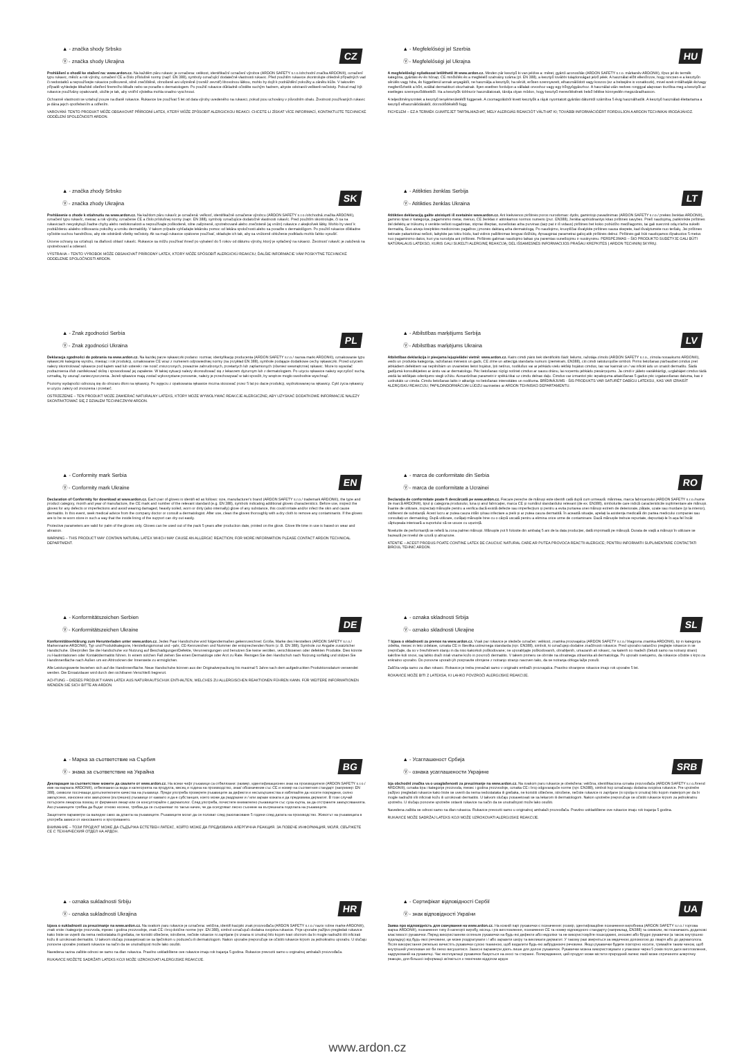CZ
▲ - značka shody Srbsko
Ⓥ - značka shody Ukrajina
Prohlášení o shodě ke stažení na: www.ardon.cz. Na každém páru rukavic je označena: velikost, identifikační označení výrobce (ARDON SAFETY s.r.o./obchodní značka ARDON®), označení typu rukavic, měsíc a rok výroby, označení CE a číslo příslušné normy (např. EN 388), symboly označující dodatečné vlastnosti rukavic. Před použitím rukavice zkontrolujte ohledně případných vad či nedostatků a nepoužívejte rukavice poškozené, silně znečištěné, obnošené ani ušpiněné (rovněž zevnitř) libovolnou látkou, mohlo by dojít k podráždění pokožky a zánětu kůže. V takovém případě vyhledejte lékařské ošetření firemního lékaře nebo se poraďte s dermatologem. Po použití rukavice důkladně očistěte suchým hadrem, abyste odstranili veškeré nečistoty. Pokud mají být rukavice používány opakovaně, uložte je tak, aby vnitřní výstelka mohla snadno vyschnout.
Ochranné vlastnosti se vztahují pouze na dlaně rukavice. Rukavice lze používat 5 let od data výroby uvedeného na rukavici, pokud jsou uchovány v původním obalu. Životnost používaných rukavic je dána jejich opotřebením a odřením.
VAROVÁNÍ: TENTO PRODUKT MŮŽE OBSAHOVAT PŘÍRODNÍ LATEX, KTERÝ MŮŽE ZPŮSOBIT ALERGICKOU REAKCI. CHCETE-LI ZÍSKAT VÍCE INFORMACÍ, KONTAKTUJTE TECHNICKÉ ODDĚLENÍ SPOLEČNOSTI ARDON.
SK
▲ - značka zhody Srbsko
Ⓥ - značka zhody Ukrajina
Prehlásenie o zhode k stiahnutiu na www.ardon.cz. Na každom páru rukavíc je označená: veľkosť, identifikačné označenie výrobcu (ARDON SAFETY s.r.o./obchodná značka ARDON®), označení typu rukavíc, mesiac a rok výroby, označenie CE a číslo príslušnej normy (napr. EN 388), symboly označujúce dodatočné vlastnosti rukavíc. Pred použitím skontrolujte, či sa na rukaviciach nevyskytujú žiadne chyby alebo nedokonalosti a nepoužívajte poškodené, silne zašpinené, opotrebované alebo znečistené (aj vnútri) rukavice z akejkoľvek látky. Mohlo by viesť k podráždeniu a/alebo infikovaniu pokožky a vzniku dermatitídy. V takom prípade vyhľadajte lekársku pomoc od lekára spoločnosti alebo sa poraďte s dermatológom. Po použití rukavice dôkladne vyčistite suchou handričkou, aby ste odstránili všetky nečistoty. Ak sa majú rukavice opätovne používať, skladujte ich tak, aby sa vnútorné obloženie podkladu mohlo ľahko vysušiť.
Úrovne ochrany sa vzťahujú na dlaňovú oblasť rukavíc. Rukavice sa môžu používať ihneď po vybalení do 5 rokov od dátumu výroby, ktorý je vytlačený na rukavici. Životnosť rukavíc je založená na opotrebovaní a odieraní.
VÝSTRAHA – TENTO VÝROBOK MÔŽE OBSAHOVAŤ PRÍRODNÝ LATEX, KTORÝ MÔŽE SPÔSOBIŤ ALERGICKÚ REAKCIU; ĎALŠIE INFORMÁCIE VÁM POSKYTNE TECHNICKÉ ODDELENIE SPOLOČNOSTI ARDON.
PL
▲ - Znak zgodności Serbia
Ⓥ - Znak zgodności Ukraina
Deklaracja zgodności do pobrania na www.ardon.cz. Na każdej parze rękawiczki podano: rozmiar, identyfikację producenta (ARDON SAFETY s.r.o./ nazwa marki ARDON®), oznakowanie typu rękawiczki kategorię wyrobu, miesiąc i rok produkcji, oznakowanie CE wraz z numerem odpowiedniej normy (na przykład EN 388), symbole podające dodatkowe cechy rękawiczki. Przed użyciem należy skontrolować rękawice pod kątem wad lub usterek i nie nosić zniszczonych, poważnie zabrudzonych, przetartych lub zaplamionych (również wewnętrznie) rękawic. Może to wywołać podrażnienia i/lub zainfekować skórę i spowodować jej zapalenie. W takiej sytuacji należy skonsultować się z lekarzem dyżurnym lub z dermatologiem. Po użyciu rękawice należy wyczyścić suchą szmatką, by usunąć zanieczyszczenia. Jeżeli rękawice mają zostać wykorzystane ponownie, należy je przechowywać w taki sposób, by wnętrze mogło swobodnie wyschnąć.
Poziomy wydajności odnoszą się do obszaru dłoni na rękawicy. Po wyjęciu z opakowania rękawice można stosować przez 5 lat po dacie produkcji, wydrukowanej na rękawicy. Cykl życia rękawicy w użyciu zależy od znoszenia i przetarć.
OSTRZEŻENIE – TEN PRODUKT MOŻE ZAWIERAĆ NATURALNY LATEKS, KTÓRY MOŻE WYWOŁYWAĆ REAKCJE ALERGICZNE; ABY UZYSKAĆ DODATKOWE INFORMACJE NALEŻY SKONTAKTOWAĆ SIĘ Z DZIAŁEM TECHNICZNYM ARDON.
EN
▲ - Conformity mark Serbia
Ⓥ - Conformity mark Ukraine
Declaration of Conformity for download at www.ardon.cz. Each pair of gloves is identifi ed as follows: size, manufacturer's brand (ARDON SAFETY s.r.o./ trademark ARDON®), the type and product category, month and year of manufacture, the CE mark and number of the relevant standard (e.g. EN 388), symbols indicating additional gloves characteristics. Before use, inspect the gloves for any defects or imperfections and avoid wearing damaged, heavily soiled, worn or dirty (also internally) glove of any substance, this could irritate and/or infect the skin and cause dermatitis. In this event, seek medical advice from the company doctor or consult a dermatologist. After use, clean the gloves thoroughly with a dry cloth to remove any contaminants. If the gloves are to be re-worn store in such a way that the inside lining of the support can dry out easily.
Protective parameters are valid for palm of the gloves only. Gloves can be used out of the pack 5 years after production date, printed on the glove. Glove life time in use is based on wear and abrasion.
WARNING – THIS PRODUCT MAY CONTAIN NATURAL LATEX WHICH MAY CAUSE AN ALLERGIC REACTION; FOR MORE INFORMATION PLEASE CONTACT ARDON TECHNICAL DEPARTMENT.
DE
▲ - Konformitätszeichen Serbien
Ⓥ - Konformitätszeichen Ukraine
Konformitätserklärung zum Herunterladen unter www.ardon.cz. Jedes Paar Handschuhe wird folgendermaßen gekennzeichnet: Größe, Marke des Herstellers (ARDON SAFETY s.r.o./ Markenname ARDON®), Typ und Produktkategorie, Herstellungsmonat und –jahr, CE-Kennzeichen und Nummer der entsprechenden Norm (z. B. EN 388), Symbole zur Angabe zusätzlicher Handschuhe. Überprüfen Sie die Handschuhe vor Nutzung auf Beschädigungen/Defekte, Verunreinigungen und benutzen Sie keine verölten, verschlissenen oder defekten Produkte. Dies könnte zu Hautirritationen oder Kontaktdermatitis führen. In einem solchen Fall ziehen Sie einen Dermatologe oder Arzt zu Rate. Reinigen Sie den Handschuh nach Nutzung sorfältig und stülpen Sie Handinnenfläche nach Außen um ein Abtrocknen der Innenseite zu ermöglichen.
Alle Leistungswerte beziehen sich auf die Handinnenfläche. Neue Handschuhe können aus der Originalverpackung bis maximal 5 Jahre nach dem aufgedruckten Produktionsdatum verwendet werden. Die Einsatzdauer wird durch den sichtbaren Verschleiß begrenzt.
ACHTUNG – DIESES PRODUKT KANN LATEX AUS NATURKAUTSCHUK ENTHALTEN, WELCHES ZU ALLERGISCHEN REAKTIONEN FÜHREN KANN. FÜR WEITERE INFORMATIONEN WENDEN SIE SICH BITTE AN ARDON.
BG
▲ - Марка за съответствие на Сърбия
Ⓥ - знака за съответствие на Украйна
Декларация за съответствие можете да свалите от www.ardon.cz. На всеки чифт ръкавици са отбелязани: размер, идентификационен знак на производителя (ARDON SAFETY s.r.o./ име на марката ARDON®), отбелязани са вида и категорията на продукта, месец и година на производство, знак/ обозначение със CE и номер на съответния стандарт (например: EN 388), символи посочващи допълнителните качества на ръкавици. Преди употреба проверете ръкавиците за дефекти и несъвършенства и избягвайте да носите повредени, силно замърсени, износени или замърсени (вътрешно) ръкавици от каквато и да е субстанция, което може да раздразни и / или зарази кожата и да предизвика дерматит. В този случай потърсете лекарска помощ от фирмения лекар или се консултирайте с дерматолог. След употреба, почистете внимателно ръкавиците със суха кърпа, за да отстраните замърсяванията. Ако ръкавиците трябва да бъдат отново носени, трябва да се съхраняват по такъв начин, че да осигуряват лесно съхнене на вътрешната подплата на ръкавиците.
Защитните параметри са валидни само за дланта на ръкавиците. Ръкавиците могат да се ползват след разопаковане 5 години след датата на производство. Животът на ръкавицата в употреба зависи от износването и протриването.
ВНИМАНИЕ – ТОЗИ ПРОДУКТ МОЖЕ ДА СЪДЪРЖА ЕСТЕТВЕН ЛАТЕКС, КОЙТО МОЖЕ ДА ПРЕДИЗВИКА АЛЕРГИЧНА РЕАКЦИЯ. ЗА ПОВЕЧЕ ИНФОРМАЦИЯ, МОЛЯ, СВЪРЖЕТЕ СЕ С ТЕХНИЧЕСКИЯ ОТДЕЛ НА АРДОН.
HR
▲ - oznaka sukladnosti Srbiju
Ⓥ - oznaka sukladnosti Ukrajina
Izjava o sukladnosti za preuzimanje na www.ardon.cz. Na svakom paru rukavice je označena: veličina, identifi kacijski znak proizvođača (ARDON SAFETY s.r.o./ naziv robne marke ARDON®), znak vrste i kategorije proizvoda, mjesec i godina proizvodnje, znak CE i broj dotične norme (npr. EN 388), simbol označujući dodatna svojstva rukavice. Prije uporabe pažljivo pregledati rukavice kako biste se uvjerili da nema nedostataka ili grešaka, ne koristiti oštećene, istrošene, nečiste rukavice ni zaprljane (ni izvana ni iznutra) bilo kojom tvari obzirom da bi mogle nadražiti i/ili inficirati kožu ili uzrokovati dermatitis. U takvom slučaju posavjetovati se sa liječnikom u poduzeću ili dermatologom. Nakon uporabe preporučuje se očistiti rukavice krpom za jednokratnu uporabu. U slučaju ponovne uporabe postaviti rukavice na način da se unutrašnjost može lako osušiti.
Navedena razina zaštite odnosi se samo na dlan rukavica. Pravilno uskladištene ove rukavice imaju rok trajanja 5 godina. Rukavice prevoziti samo u orginalnoj ambalaži proizvođača.
RUKAVICE MOŽETE SADRŽATI LATEKS KOJI MOŽE UZROKOVATI ALERGIJSKE REAKCIJE.
HU
▲ - Megfelelőségi jel Szerbia
Ⓥ - Megfelelőségi jel Ukrajna
A megfelelőségi nyilatkozat letölthető itt www.ardon.cz. Minden pár kesztyű ki van jelölve a: méret, gyártó azonosítás (ARDON SAFETY s.r.o. márkanév ARDON®), típus jel és termék kategória, gyártási év és hónap, CE minősítés és a megfelelő szabvány száma (pl. EN 388), a kesztyű további tulajdonságait jelző jelek. A használat előtt ellenőrizze, hogy nincsen-e a kesztyűn sérülés vagy hiba, és függetlenül annak anyagától, ne használja a kesztyűt, ha sérült, erősen szennyezett, elhasználódott vagy koszos (ez a belsejére is vonatkozik), mivel ezek irritálhatják és/vagy megfertőzhetik a bőrt, ezáltal dermatitiszt okozhatnak. Ilyen esetben forduljon a vállalati orvoshoz vagy egy bőrgyógyászhoz. A használat után nedves ronggyal alaposan tisztítsa meg a kesztyűt az esetleges szennyeződésektől. Ha a kesztyűk többször használatosak, tárolja olyan módon, hogy kesztyű merevítésének belső bélése könnyedén megszáradhasson.
A teljesítményszintek a kesztyű tenyérterületétől függenek. A csomagolásból kivett kesztyűk a rájuk nyomtatott gyártási dátumtól számítva 5 évig használhatók. A kesztyű használati élettartama a kesztyű elhasználódásától, dörzsölődésétől függ.
FIGYELEM – EZ A TERMÉK GUMITEJET TARTALMAZHAT, MELY ALERGIÁS REAKCIÓT VÁLTHAT KI; TOVÁBBI INFORMÁCIÓÉRT FORDULJON A ARDON TECHNIKAI IRODÁJÁHOZ.
LT
▲ - Atitikties ženklas Serbija
Ⓥ - Atitikties ženklas Ukraina
Atitikties deklaraciją galite atsisiųsti iš svetainės www.ardon.cz. Ant kiekvienos pirštinės poros nurodomas: dydis, gamintojo pavadinimas (ARDON SAFETY s.r.o./ prekės ženklas ARDON®), gaminio tipas ir kategorija, pagaminimo metai, mėnuo, CE ženklas ir atitinkamos normos numeris (pvz. EN388), ženklai apibūdinantys kitas pirštinės savybes. Prieš naudojimą, patikrinkite pirštines dėl defektų ar trūkumų ir venkite nešioti sugadintas, stipriai išteptas, sunešiotas arba purvinas (taip pat ir iš vidaus) pirštines bet kokio pobūdžio medžiagomis, tai gali suerzinti odą ir/arba sukelti dermatitą. Šiuo atveju kreipkitės medicininės pagalbos į įmonės daktarą arba dermatologą. Po naudojimo, kruopščiai išvalykite pirštines sausa skepete, kad išvalytumėte nuo teršalų. Jei pirštines ketinate pakartotinai nešioti, laikykite jas tokiu būdu, kad vidinis pašiltinimas lengvai išdžiūtų. Apsauginiai parametrai galioj atik pirštinės delnui. Pirštinės gali būti naudojamos išpakuotos 5 metus nuo pagaminimo datos, kuri yra nurodyta ant pirštinės. Pirštinės galimas naudojimo laikas yra paremtas sunešiojimu ir nusitrynimu. PERSPĖJIMAS – ŠIO PRODUKTO SUDĖTYJE GALI BŪTI NATŪRALAUS LATEKSO, KURIS GALI SUKELTI ALERGINĘ REAKCIJĄ; DĖL IŠSAMESNĖS INFORMACIJOS PRAŠAU KREPKITĖS Į ARDON TECHNINĮ SKYRIŲ.
LV
▲ - Atbilstības marķējums Serbija
Ⓥ - Atbilstības marķējums Ukraina
Atbilstības deklarācija ir pieejama lejupielādei vietnē: www.ardon.cz. Katrs cimdi pāris tiek identificēts šādi: lielums, ražotāja zīmols (ARDON SAFETY s.r.o., zīmola nosaukums ARDON®), veids un produkta kategorija, ražošanas mēnesis un gads, CE zīme un attiecīgā standarta numurs (piemēram, EN388), citi cimdi raksturojošie simboli. Pirms lietošanas pārbaudiet cimdus pret jebkādiem defektiem vai nepilnībām un izvairieties lietot bojātus, ļoti netīrus, nodilušus vai ar jebkādu vielu iekšēji bojātus cimdus, tas var kairināt un / vai inficēt ādu un izraisīt dermatītu. Šādā gadījumā konsultējieties ar ārstu vai ar dermatologu. Pēc lietošanas rūpīgi notīriet cimdus ar sausu drānu, lai noņemtu jebkādu piesārņojumu. Ja cimdi ir jālieto vairākkārtīgi, uzglabājiet cimdus tādā veidā lai iekšējais oderējums viegli izžūtu. Aizsardzības parametri ir spēkā tikai uz cimdu delnas daļu. Cimdus var izmantot pēc iepakojuma attaisīšanas 5 gadus pēc izgatavošanas datuma, kas ir uzdrukāts uz cimda. Cimdu lietošanas laiks ir atkarīgs no lietošanas intensitātes un nodiluma. BRĪDINĀJUMS - ŠIS PRODUKTS VAR SATURĒT DABĪGU LATEKSU, KAS VAR IZRAISĪT ALERĢISKU REAKCIJU; PAPILDINDORMĀCIJAI LŪDZU sazinieties ar ARDON TEHNISKO DEPARTAMENTU.
RO
▲ - marca de conformitate din Serbia
Ⓥ - marca de conformitate a Ucrainei
Declarația de conformitate poate fi descărcată pe www.ardon.cz. Fiecare pereche de mănuși este identifi cată după cum urmează: mărimea, marca fabricantului (ARDON SAFETY s.r.o./nume de marcă ARDON®), tipul și categoria produsului, luna și anul fabricației, marca CE și numărul standardului relevant (de ex. EN388), simbolurile care indică caracteristicile suplimentare ale mănușii. Înainte de utilizare, inspectați mănușile pentru a verifica dacă există defecte sau imperfecțiuni și pentru a evita purtarea unei mănuși extrem de deteriorate, pătate, uzate sau murdare (și la interior), indiferent de substanță. Acest lucru ar putea cauza iritări și/sau infectare a pielii și ar putea cauza dermatită. În această situație, apelați la asistența medicală din partea medicului companiei sau consultați un dermatolog. După utilizare, curățați mănușile bine cu o cârpă uscată pentru a elimina orice urme de contaminare. Dacă mănușile trebuie repurtate, depozitați-le în așa fel încât căptușeala interioară a suportului să se usuce cu ușurință.
Nivelurile de performanță se referă la zona palmei mănușii. Mănușile pot fi folosite din ambalaj 5 ani de la data producției, dată imprimată pe mănușă. Durata de viață a mănușii în utilizare se bazează pe nivelul de uzură și abraziune.
ATENTIE – ACEST PRODUS POATE CONTINE LATEX DE CAUCIUC NATURAL CARE AR PUTEA PROVOCA REACTII ALERGICE; PENTRU INFORMATII SUPLIMENTARE CONTACTATI BIROUL TEHNIC ARDON.
SL
▲ - oznaka skladnosti Srbija
Ⓥ - oznako skladnosti Ukrajine
T Izjava o skladnosti za prenos na www.ardon.cz. Vsak par rokavice je sledeče označen: velikost, znamka proizvajalca (ARDON SAFETY s.r.o./ blagovna znamka ARDON®), tip in kategorija izdelka, mesec in leto izdelave, oznaka CE in številka ustreznega standarda (npr. EN388), simboli, ki označujejo dodatne značilnosti rokavice. Pred uporabo natančno preglejte rokavice in se prepričajte, da so v brezhibnem stanju in da niso kakorkoli poškodovane; ne uporabljajte poškodovanih, obrabljenih, umazanih ali rokavic, na katerih so madeži (četudi samo na notranji strani) kakršne koli snovi, saj lahko draži in/ali vname kožo in povzroči dermatitis. V takem primeru se obrnite na obratnega zdravnika ali dermatologa. Po uporabi svetujemo, da rokavice očistite s krpo za enkratno uporabo. Do ponovne uporabi jih pospravite obrnjene z notranjo stranjo navzven tako, da se notranja obloga lažje posuši.
Zaščita velja samo za dlan rokavic. Rokavice je treba prevažati samo v originalni embalži proizvajalca. Pravilno shranjene rokavice imajo rok uporabe 5 let.
ROKAVICE MOŽE BITI Z LATEKSA, KI LAHKO POVZROČI ALERGIJSKE REAKCIJE.
SRB
▲ - Усаглашеност Србија
Ⓥ - ознака усаглашености Украјине
Izja obchodní značka va o usaglašenosti za preuzimanje na www.ardon.cz. Na svakom paru rukavice je obeležena: veličina, identifikaciona oznaka proizvođača (ARDON SAFETY s.r.o./brend ARDON®), oznaka tipa i kategorije proizvoda, mesec i godina proizvodnje, oznaka CE i broj odgovarajuće norme (npr. EN388), simboli koji označavaju dodatna svojstva rukavice. Pre upotrebe pažljivo pregledati rukavice kako biste se uverili da nema nedostataka ili grešaka, ne koristiti oštećene, istrošene, nečiste rukavice ni zaprljane (ni spolja ni iznutra) bilo kojom materijom jer da bi mogle nadražiti i/ili inficirati kožu ili uzrokovati dermatitis. U takvom slučaju posavetovati se sa lekarom ili dermatologom. Nakon upotrebe preporučuje se očistiti rukavice krpom za jednokratnu upotrebu. U slučaju ponovne upotrebe ostaviti rukavice na način da se unutrašnjost može lako osušiti.
Navedena zaštita se odnosi samo na dlan rukavica. Rukavice prevoziti samo u originalnoj ambalaži prozvođača. Pravilno uskladištene ove rukavice imaju rok trajanja 5 godina.
RUKAVICE MOŽE SADRŽAJ LATEKS KOJI MOŽE UZROKOVATI ALERGIJSKE REAKCIJE.
UA
▲ - Сертифікат відповідності Сербії
Ⓥ - знак відповідності України
Заява про відповідність для скачування на www.ardon.cz. На кожній парі рукавички є позначення: розмір, ідентифікаційне позначення виробника (ARDON SAFETY s.r.o./ торгова марка ARDON®), позначення типу й категорії виробу, місяць і рік виготовлення, позначення CE та номер відповідного стандарту (наприклад, EN388) та символи, які позначають додаткові властивості рукавички. Перед використанням огляньте рукавички на будь-які дефекти або недоліки та не використовуйте пошкоджені, зношені або брудні рукавички (а також внутрішню підкладку) від будь-якої речовини, це може роздратувати і / або заразити шкіру та викликати дерматит. У такому разі зверніться за медичною допомогою до лікаря або до дерматолога. Після використання ретельно вичистіть рукавички сухою тканиною, щоб видалити будь-які забруднюючі речовини. Якщо рукавички будете повторно носити, тримайте таким чином, щоб внутрішній утеплювач міг би легко висушитися. Захисні параметри діють лише для долоні рукавичок. Рукавички можна використовувати з упаковки через 5 років після дати виготовлення, надрукованій на рукавичці. Час експлуатації рукавичок базується на зносі та стиранні. Попередження, цей продукт може містити природний латекс який може спричиняти алергічну реакцію, для більшої інформації зв'яжіться з технічним відділом ардон
www.ardon.cz